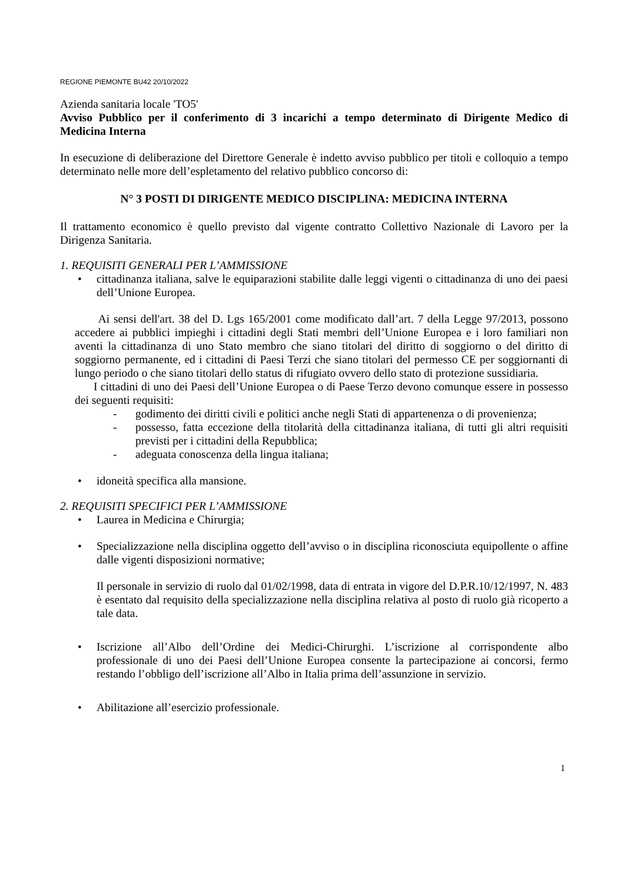REGIONE PIEMONTE BU42 20/10/2022
Azienda sanitaria locale 'TO5'
Avviso Pubblico per il conferimento di 3 incarichi a tempo determinato di Dirigente Medico di Medicina Interna
In esecuzione di deliberazione del Direttore Generale è indetto avviso pubblico per titoli e colloquio a tempo determinato nelle more dell’espletamento del relativo pubblico concorso di:
N° 3 POSTI DI DIRIGENTE MEDICO DISCIPLINA: MEDICINA INTERNA
Il trattamento economico è quello previsto dal vigente contratto Collettivo Nazionale di Lavoro per la Dirigenza Sanitaria.
1. REQUISITI GENERALI PER L’AMMISSIONE
• cittadinanza italiana, salve le equiparazioni stabilite dalle leggi vigenti o cittadinanza di uno dei paesi dell’Unione Europea.
Ai sensi dell'art. 38 del D. Lgs 165/2001 come modificato dall’art. 7 della Legge 97/2013, possono accedere ai pubblici impieghi i cittadini degli Stati membri dell’Unione Europea e i loro familiari non aventi la cittadinanza di uno Stato membro che siano titolari del diritto di soggiorno o del diritto di soggiorno permanente, ed i cittadini di Paesi Terzi che siano titolari del permesso CE per soggiornanti di lungo periodo o che siano titolari dello status di rifugiato ovvero dello stato di protezione sussidiaria.
I cittadini di uno dei Paesi dell’Unione Europea o di Paese Terzo devono comunque essere in possesso dei seguenti requisiti:
- godimento dei diritti civili e politici anche negli Stati di appartenenza o di provenienza;
- possesso, fatta eccezione della titolarità della cittadinanza italiana, di tutti gli altri requisiti previsti per i cittadini della Repubblica;
- adeguata conoscenza della lingua italiana;
• idoneità specifica alla mansione.
2. REQUISITI SPECIFICI PER L’AMMISSIONE
• Laurea in Medicina e Chirurgia;
• Specializzazione nella disciplina oggetto dell’avviso o in disciplina riconosciuta equipollente o affine dalle vigenti disposizioni normative;
Il personale in servizio di ruolo dal 01/02/1998, data di entrata in vigore del D.P.R.10/12/1997, N. 483 è esentato dal requisito della specializzazione nella disciplina relativa al posto di ruolo già ricoperto a tale data.
• Iscrizione all’Albo dell’Ordine dei Medici-Chirurghi. L’iscrizione al corrispondente albo professionale di uno dei Paesi dell’Unione Europea consente la partecipazione ai concorsi, fermo restando l’obbligo dell’iscrizione all’Albo in Italia prima dell’assunzione in servizio.
• Abilitazione all’esercizio professionale.
1